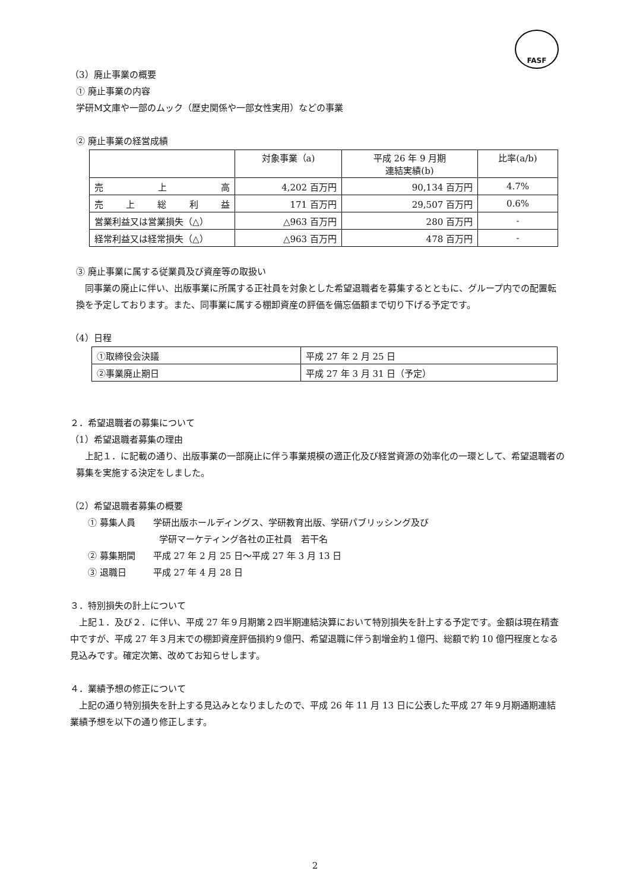FASF
（3）廃止事業の概要
① 廃止事業の内容
学研M文庫や一部のムック（歴史関係や一部女性実用）などの事業
② 廃止事業の経営成績
| | 対象事業（a) | 平成 26 年 9 月期 連結実績(b) | 比率(a/b) |
| 売 上 高 | 4,202 百万円 | 90,134 百万円 | 4.7% |
| 売 上 総 利 益 | 171 百万円 | 29,507 百万円 | 0.6% |
| 営業利益又は営業損失（△） | △963 百万円 | 280 百万円 | - |
| 経常利益又は経常損失（△） | △963 百万円 | 478 百万円 | - |
③ 廃止事業に属する従業員及び資産等の取扱い
　同事業の廃止に伴い、出版事業に所属する正社員を対象とした希望退職者を募集するとともに、グループ内での配置転換を予定しております。また、同事業に属する棚卸資産の評価を備忘価額まで切り下げる予定です。
（4）日程
| ①取締役会決議 | 平成 27 年 2 月 25 日 |
| ②事業廃止期日 | 平成 27 年 3 月 31 日（予定） |
２．希望退職者の募集について
（1）希望退職者募集の理由
　上記１．に記載の通り、出版事業の一部廃止に伴う事業規模の適正化及び経営資源の効率化の一環として、希望退職者の募集を実施する決定をしました。
（2）希望退職者募集の概要
① 募集人員　　学研出版ホールディングス、学研教育出版、学研パブリッシング及び
学研マーケティング各社の正社員　若干名
② 募集期間　　平成 27 年 2 月 25 日〜平成 27 年 3 月 13 日
③ 退職日　　　平成 27 年 4 月 28 日
３．特別損失の計上について
　上記１．及び２．に伴い、平成 27 年９月期第２四半期連結決算において特別損失を計上する予定です。金額は現在精査中ですが、平成 27 年３月末での棚卸資産評価損約９億円、希望退職に伴う割増金約１億円、総額で約 10 億円程度となる見込みです。確定次第、改めてお知らせします。
４．業績予想の修正について
　上記の通り特別損失を計上する見込みとなりましたので、平成 26 年 11 月 13 日に公表した平成 27 年９月期通期連結業績予想を以下の通り修正します。
2